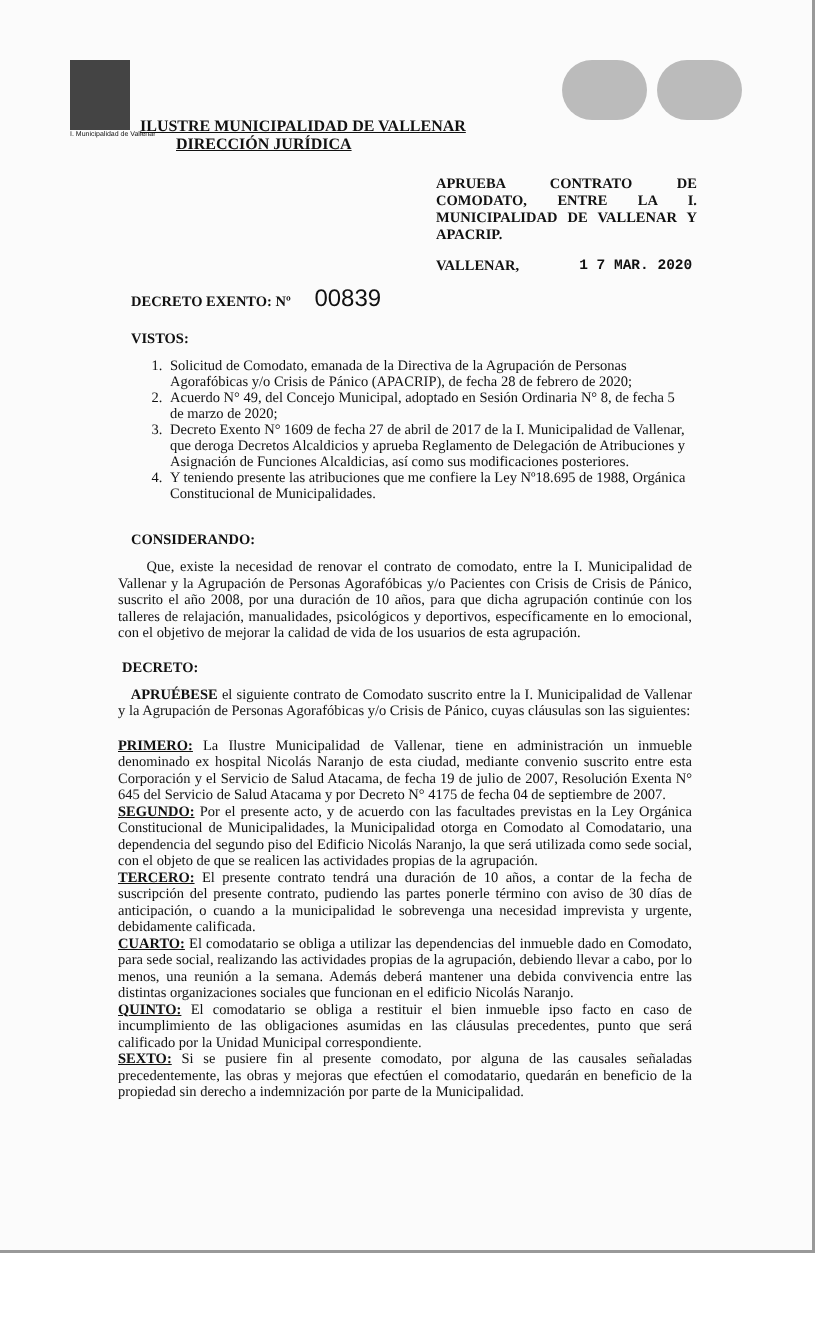I. Municipalidad de Vallenar
ILUSTRE MUNICIPALIDAD DE VALLENAR
DIRECCIÓN JURÍDICA
APRUEBA CONTRATO DE COMODATO, ENTRE LA I. MUNICIPALIDAD DE VALLENAR Y APACRIP.
VALLENAR, 1 7 MAR. 2020
DECRETO EXENTO: Nº 00839
VISTOS:
1. Solicitud de Comodato, emanada de la Directiva de la Agrupación de Personas Agorafóbicas y/o Crisis de Pánico (APACRIP), de fecha 28 de febrero de 2020;
2. Acuerdo N° 49, del Concejo Municipal, adoptado en Sesión Ordinaria N° 8, de fecha 5 de marzo de 2020;
3. Decreto Exento N° 1609 de fecha 27 de abril de 2017 de la I. Municipalidad de Vallenar, que deroga Decretos Alcaldicios y aprueba Reglamento de Delegación de Atribuciones y Asignación de Funciones Alcaldicias, así como sus modificaciones posteriores.
4. Y teniendo presente las atribuciones que me confiere la Ley Nº18.695 de 1988, Orgánica Constitucional de Municipalidades.
CONSIDERANDO:
Que, existe la necesidad de renovar el contrato de comodato, entre la I. Municipalidad de Vallenar y la Agrupación de Personas Agorafóbicas y/o Pacientes con Crisis de Crisis de Pánico, suscrito el año 2008, por una duración de 10 años, para que dicha agrupación continúe con los talleres de relajación, manualidades, psicológicos y deportivos, específicamente en lo emocional, con el objetivo de mejorar la calidad de vida de los usuarios de esta agrupación.
DECRETO:
APRUÉBESE el siguiente contrato de Comodato suscrito entre la I. Municipalidad de Vallenar y la Agrupación de Personas Agorafóbicas y/o Crisis de Pánico, cuyas cláusulas son las siguientes:
PRIMERO: La Ilustre Municipalidad de Vallenar, tiene en administración un inmueble denominado ex hospital Nicolás Naranjo de esta ciudad, mediante convenio suscrito entre esta Corporación y el Servicio de Salud Atacama, de fecha 19 de julio de 2007, Resolución Exenta N° 645 del Servicio de Salud Atacama y por Decreto N° 4175 de fecha 04 de septiembre de 2007.
SEGUNDO: Por el presente acto, y de acuerdo con las facultades previstas en la Ley Orgánica Constitucional de Municipalidades, la Municipalidad otorga en Comodato al Comodatario, una dependencia del segundo piso del Edificio Nicolás Naranjo, la que será utilizada como sede social, con el objeto de que se realicen las actividades propias de la agrupación.
TERCERO: El presente contrato tendrá una duración de 10 años, a contar de la fecha de suscripción del presente contrato, pudiendo las partes ponerle término con aviso de 30 días de anticipación, o cuando a la municipalidad le sobrevenga una necesidad imprevista y urgente, debidamente calificada.
CUARTO: El comodatario se obliga a utilizar las dependencias del inmueble dado en Comodato, para sede social, realizando las actividades propias de la agrupación, debiendo llevar a cabo, por lo menos, una reunión a la semana. Además deberá mantener una debida convivencia entre las distintas organizaciones sociales que funcionan en el edificio Nicolás Naranjo.
QUINTO: El comodatario se obliga a restituir el bien inmueble ipso facto en caso de incumplimiento de las obligaciones asumidas en las cláusulas precedentes, punto que será calificado por la Unidad Municipal correspondiente.
SEXTO: Si se pusiere fin al presente comodato, por alguna de las causales señaladas precedentemente, las obras y mejoras que efectúen el comodatario, quedarán en beneficio de la propiedad sin derecho a indemnización por parte de la Municipalidad.